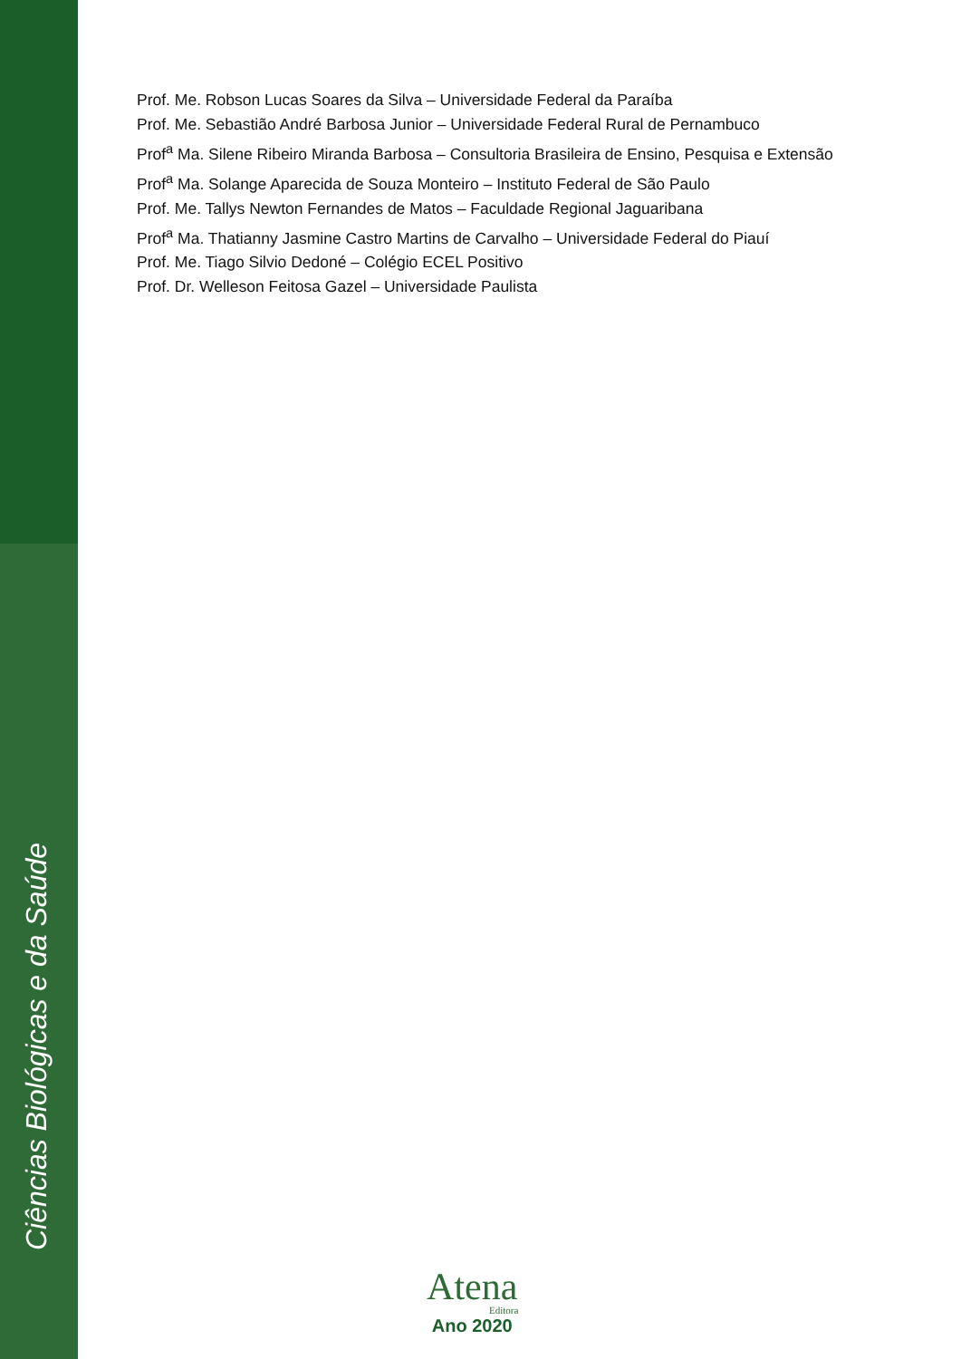Ciências Biológicas e da Saúde
Prof. Me. Robson Lucas Soares da Silva – Universidade Federal da Paraíba
Prof. Me. Sebastião André Barbosa Junior – Universidade Federal Rural de Pernambuco
Prof<sup>a</sup> Ma. Silene Ribeiro Miranda Barbosa – Consultoria Brasileira de Ensino, Pesquisa e Extensão
Prof<sup>a</sup> Ma. Solange Aparecida de Souza Monteiro – Instituto Federal de São Paulo
Prof. Me. Tallys Newton Fernandes de Matos – Faculdade Regional Jaguaribana
Prof<sup>a</sup> Ma. Thatianny Jasmine Castro Martins de Carvalho – Universidade Federal do Piauí
Prof. Me. Tiago Silvio Dedoné – Colégio ECEL Positivo
Prof. Dr. Welleson Feitosa Gazel – Universidade Paulista
Atena
Editora
Ano 2020